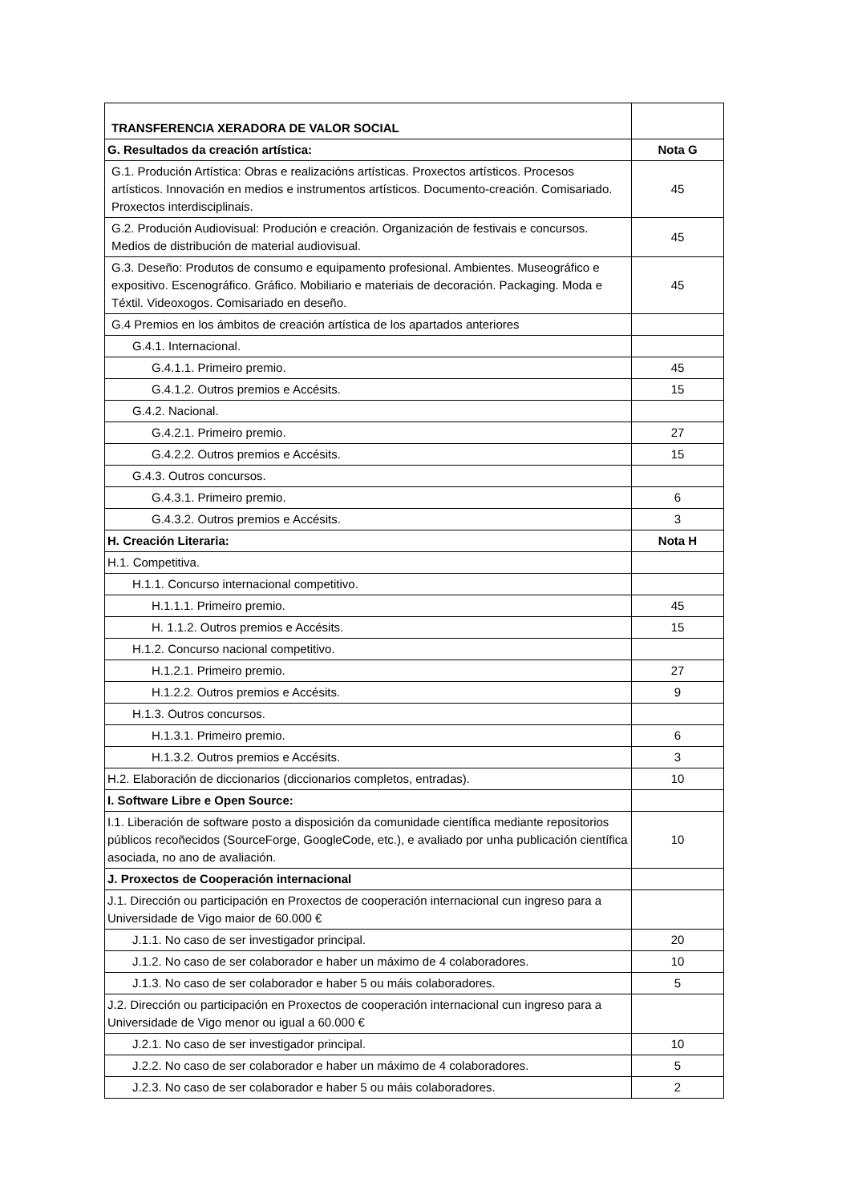| TRANSFERENCIA XERADORA DE VALOR SOCIAL | |
| --- | --- |
| G. Resultados da creación artística: | Nota G |
| G.1. Produción Artística: Obras e realizacións artísticas. Proxectos artísticos. Procesos artísticos. Innovación en medios e instrumentos artísticos. Documento-creación. Comisariado. Proxectos interdisciplinais. | 45 |
| G.2. Produción Audiovisual: Produción e creación. Organización de festivais e concursos. Medios de distribución de material audiovisual. | 45 |
| G.3. Deseño: Produtos de consumo e equipamento profesional. Ambientes. Museográfico e expositivo. Escenográfico. Gráfico. Mobiliario e materiais de decoración. Packaging. Moda e Téxtil. Videoxogos. Comisariado en deseño. | 45 |
| G.4 Premios en los ámbitos de creación artística de los apartados anteriores | |
| G.4.1. Internacional. | |
| G.4.1.1. Primeiro premio. | 45 |
| G.4.1.2. Outros premios e Accésits. | 15 |
| G.4.2. Nacional. | |
| G.4.2.1. Primeiro premio. | 27 |
| G.4.2.2. Outros premios e Accésits. | 15 |
| G.4.3. Outros concursos. | |
| G.4.3.1. Primeiro premio. | 6 |
| G.4.3.2. Outros premios e Accésits. | 3 |
| H. Creación Literaria: | Nota H |
| H.1. Competitiva. | |
| H.1.1. Concurso internacional competitivo. | |
| H.1.1.1. Primeiro premio. | 45 |
| H. 1.1.2. Outros premios e Accésits. | 15 |
| H.1.2. Concurso nacional competitivo. | |
| H.1.2.1. Primeiro premio. | 27 |
| H.1.2.2. Outros premios e Accésits. | 9 |
| H.1.3. Outros concursos. | |
| H.1.3.1. Primeiro premio. | 6 |
| H.1.3.2. Outros premios e Accésits. | 3 |
| H.2. Elaboración de diccionarios (diccionarios completos, entradas). | 10 |
| I. Software Libre e Open Source: | |
| I.1. Liberación de software posto a disposición da comunidade científica mediante repositorios públicos recoñecidos (SourceForge, GoogleCode, etc.), e avaliado por unha publicación científica asociada, no ano de avaliación. | 10 |
| J. Proxectos de Cooperación internacional | |
| J.1. Dirección ou participación en Proxectos de cooperación internacional cun ingreso para a Universidade de Vigo maior de 60.000 € | |
| J.1.1. No caso de ser investigador principal. | 20 |
| J.1.2. No caso de ser colaborador e haber un máximo de 4 colaboradores. | 10 |
| J.1.3. No caso de ser colaborador e haber 5 ou máis colaboradores. | 5 |
| J.2. Dirección ou participación en Proxectos de cooperación internacional cun ingreso para a Universidade de Vigo menor ou igual a 60.000 € | |
| J.2.1. No caso de ser investigador principal. | 10 |
| J.2.2. No caso de ser colaborador e haber un máximo de 4 colaboradores. | 5 |
| J.2.3. No caso de ser colaborador e haber 5 ou máis colaboradores. | 2 |